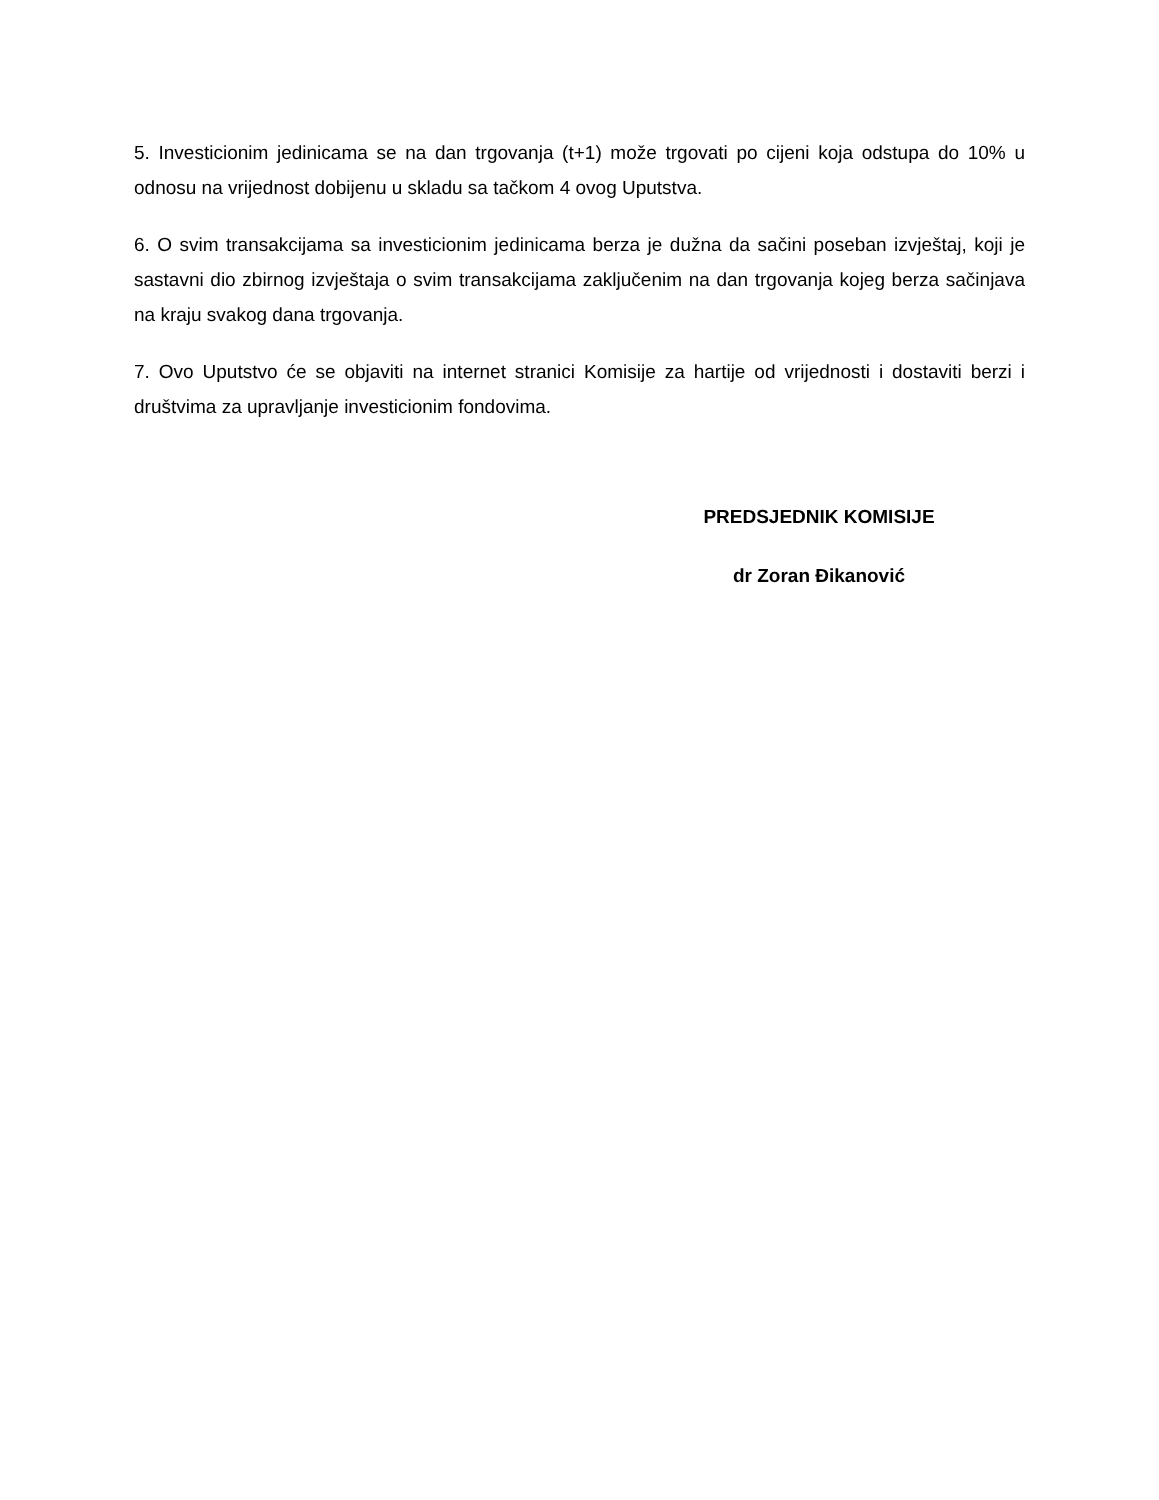5. Investicionim jedinicama se na dan trgovanja (t+1) može trgovati po cijeni koja odstupa do 10% u odnosu na vrijednost dobijenu u skladu sa tačkom 4 ovog Uputstva.
6. O svim transakcijama sa investicionim jedinicama berza je dužna da sačini poseban izvještaj, koji je sastavni dio zbirnog izvještaja o svim transakcijama zaključenim na dan trgovanja kojeg berza sačinjava na kraju svakog dana trgovanja.
7. Ovo Uputstvo će se objaviti na internet stranici Komisije za hartije od vrijednosti i dostaviti berzi i društvima za upravljanje investicionim fondovima.
PREDSJEDNIK KOMISIJE
dr Zoran Đikanović